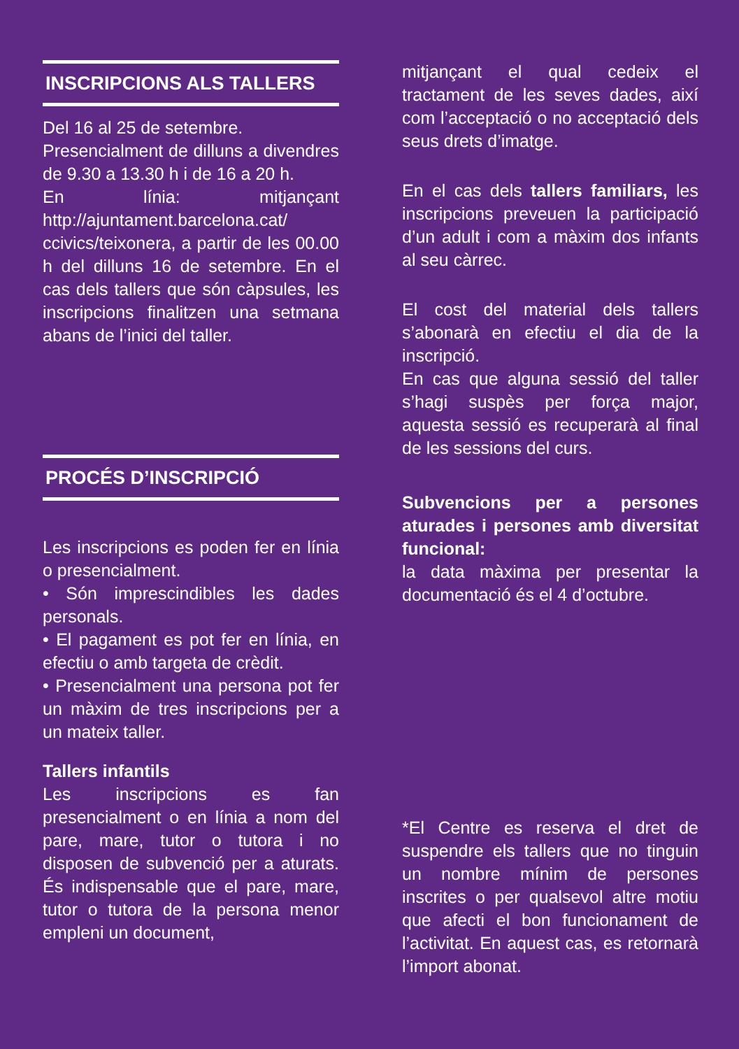INSCRIPCIONS ALS TALLERS
Del 16 al 25 de setembre.
Presencialment de dilluns a divendres de 9.30 a 13.30 h i de 16 a 20 h.
En línia: mitjançant http://ajuntament.barcelona.cat/ ccivics/teixonera, a partir de les 00.00 h del dilluns 16 de setembre. En el cas dels tallers que són càpsules, les inscripcions finalitzen una setmana abans de l’inici del taller.
PROCÉS D’INSCRIPCIÓ
Les inscripcions es poden fer en línia o presencialment.
• Són imprescindibles les dades personals.
• El pagament es pot fer en línia, en efectiu o amb targeta de crèdit.
• Presencialment una persona pot fer un màxim de tres inscripcions per a un mateix taller.
Tallers infantils
Les inscripcions es fan presencialment o en línia a nom del pare, mare, tutor o tutora i no disposen de subvenció per a aturats. És indispensable que el pare, mare, tutor o tutora de la persona menor empleni un document,
mitjançant el qual cedeix el tractament de les seves dades, així com l’acceptació o no acceptació dels seus drets d’imatge.
En el cas dels tallers familiars, les inscripcions preveuen la participació d’un adult i com a màxim dos infants al seu càrrec.
El cost del material dels tallers s’abonarà en efectiu el dia de la inscripció.
En cas que alguna sessió del taller s’hagi suspès per força major, aquesta sessió es recuperarà al final de les sessions del curs.
Subvencions per a persones aturades i persones amb diversitat funcional:
la data màxima per presentar la documentació és el 4 d’octubre.
*El Centre es reserva el dret de suspendre els tallers que no tinguin un nombre mínim de persones inscrites o per qualsevol altre motiu que afecti el bon funcionament de l’activitat. En aquest cas, es retornarà l’import abonat.